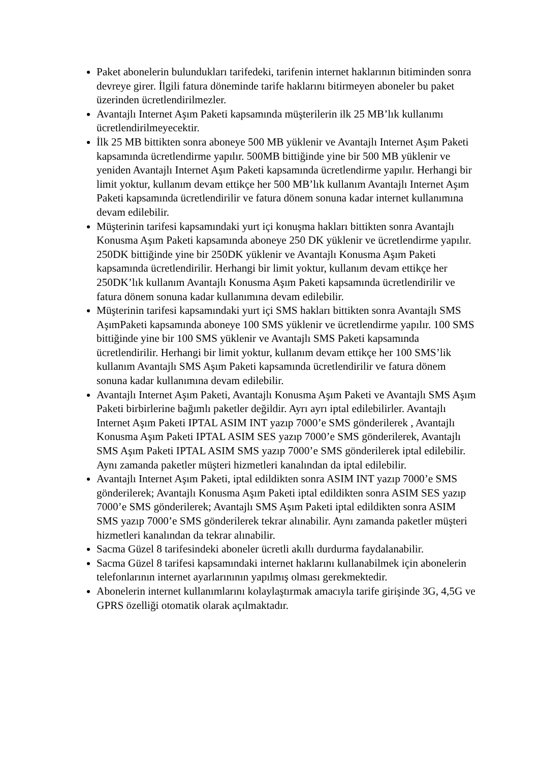Paket abonelerin bulundukları tarifedeki, tarifenin internet haklarının bitiminden sonra devreye girer. İlgili fatura döneminde tarife haklarını bitirmeyen aboneler bu paket üzerinden ücretlendirilmezler.
Avantajlı Internet Aşım Paketi kapsamında müşterilerin ilk 25 MB’lık kullanımı ücretlendirilmeyecektir.
İlk 25 MB bittikten sonra aboneye 500 MB yüklenir ve Avantajlı Internet Aşım Paketi kapsamında ücretlendirme yapılır. 500MB bittiğinde yine bir 500 MB yüklenir ve yeniden Avantajlı Internet Aşım Paketi kapsamında ücretlendirme yapılır. Herhangi bir limit yoktur, kullanım devam ettikçe her 500 MB’lık kullanım Avantajlı Internet Aşım Paketi kapsamında ücretlendirilir ve fatura dönem sonuna kadar internet kullanımına devam edilebilir.
Müşterinin tarifesi kapsamındaki yurt içi konuşma hakları bittikten sonra Avantajlı Konusma Aşım Paketi kapsamında aboneye 250 DK yüklenir ve ücretlendirme yapılır. 250DK bittiğinde yine bir 250DK yüklenir ve Avantajlı Konusma Aşım Paketi kapsamında ücretlendirilir. Herhangi bir limit yoktur, kullanım devam ettikçe her 250DK’lık kullanım Avantajlı Konusma Aşım Paketi kapsamında ücretlendirilir ve fatura dönem sonuna kadar kullanımına devam edilebilir.
Müşterinin tarifesi kapsamındaki yurt içi SMS hakları bittikten sonra Avantajlı SMS AşımPaketi kapsamında aboneye 100 SMS yüklenir ve ücretlendirme yapılır. 100 SMS bittiğinde yine bir 100 SMS yüklenir ve Avantajlı SMS Paketi kapsamında ücretlendirilir. Herhangi bir limit yoktur, kullanım devam ettikçe her 100 SMS’lik kullanım Avantajlı SMS Aşım Paketi kapsamında ücretlendirilir ve fatura dönem sonuna kadar kullanımına devam edilebilir.
Avantajlı Internet Aşım Paketi, Avantajlı Konusma Aşım Paketi ve Avantajlı SMS Aşım Paketi birbirlerine bağımlı paketler değildir. Ayrı ayrı iptal edilebilirler. Avantajlı Internet Aşım Paketi IPTAL ASIM INT yazıp 7000’e SMS gönderilerek , Avantajlı Konusma Aşım Paketi IPTAL ASIM SES yazıp 7000’e SMS gönderilerek, Avantajlı SMS Aşım Paketi IPTAL ASIM SMS yazıp 7000’e SMS gönderilerek iptal edilebilir. Aynı zamanda paketler müşteri hizmetleri kanalından da iptal edilebilir.
Avantajlı Internet Aşım Paketi, iptal edildikten sonra ASIM INT yazıp 7000’e SMS gönderilerek; Avantajlı Konusma Aşım Paketi iptal edildikten sonra ASIM SES yazıp 7000’e SMS gönderilerek; Avantajlı SMS Aşım Paketi iptal edildikten sonra ASIM SMS yazıp 7000’e SMS gönderilerek tekrar alınabilir. Aynı zamanda paketler müşteri hizmetleri kanalından da tekrar alınabilir.
Sacma Güzel 8 tarifesindeki aboneler ücretli akıllı durdurma faydalanabilir.
Sacma Güzel 8 tarifesi kapsamındaki internet haklarını kullanabilmek için abonelerin telefonlarının internet ayarlarınının yapılmış olması gerekmektedir.
Abonelerin internet kullanımlarını kolaylaştırmak amacıyla tarife girişinde 3G, 4,5G ve GPRS özelliği otomatik olarak açılmaktadır.